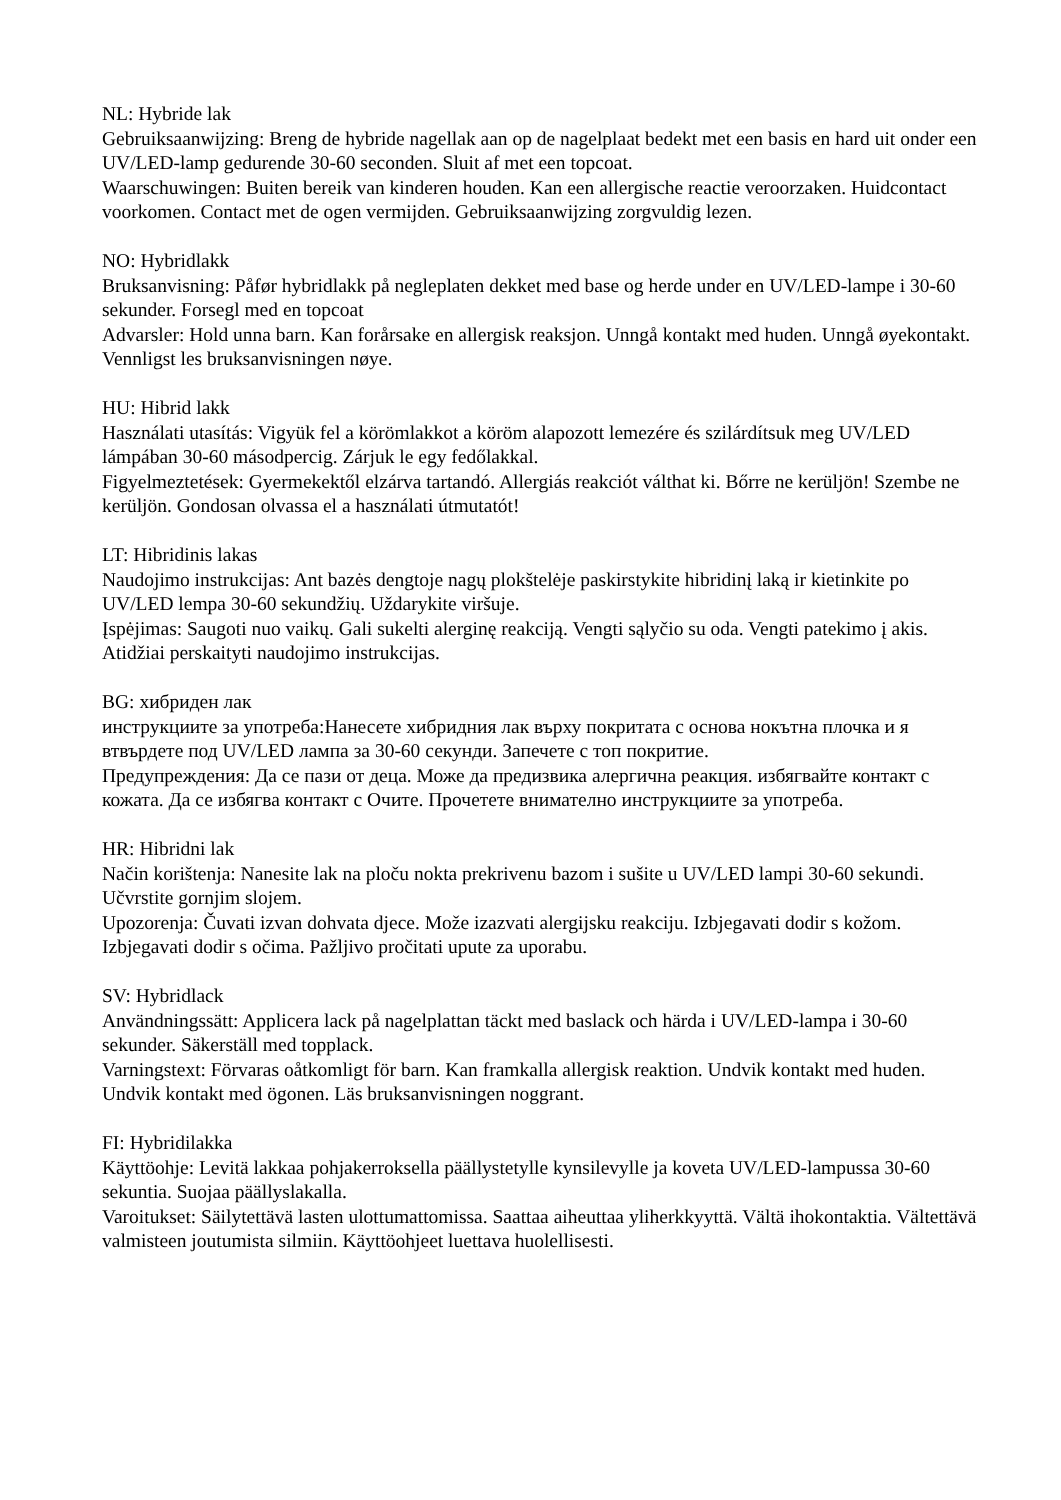NL: Hybride lak
Gebruiksaanwijzing: Breng de hybride nagellak aan op de nagelplaat bedekt met een basis en hard uit onder een UV/LED-lamp gedurende 30-60 seconden. Sluit af met een topcoat.
Waarschuwingen: Buiten bereik van kinderen houden. Kan een allergische reactie veroorzaken. Huidcontact voorkomen. Contact met de ogen vermijden. Gebruiksaanwijzing zorgvuldig lezen.
NO: Hybridlakk
Bruksanvisning: Påfør hybridlakk på negleplaten dekket med base og herde under en UV/LED-lampe i 30-60 sekunder. Forsegl med en topcoat
Advarsler: Hold unna barn. Kan forårsake en allergisk reaksjon. Unngå kontakt med huden. Unngå øyekontakt. Vennligst les bruksanvisningen nøye.
HU: Hibrid lakk
Használati utasítás: Vigyük fel a körömlakkot a köröm alapozott lemezére és szilárdítsuk meg UV/LED lámpában 30-60 másodpercig. Zárjuk le egy fedőlakkal.
Figyelmeztetések: Gyermekektől elzárva tartandó. Allergiás reakciót válthat ki. Bőrre ne kerüljön! Szembe ne kerüljön. Gondosan olvassa el a használati útmutatót!
LT: Hibridinis lakas
Naudojimo instrukcijas: Ant bazės dengtoje nagų plokštelėje paskirstykite hibridinį laką ir kietinkite po UV/LED lempa 30-60 sekundžių. Uždarykite viršuje.
Įspėjimas: Saugoti nuo vaikų. Gali sukelti alerginę reakciją. Vengti sąlyčio su oda. Vengti patekimo į akis. Atidžiai perskaityti naudojimo instrukcijas.
BG: хибриден лак
инструкциите за употреба:Нанесете хибридния лак върху покритата с основа нокътна плочка и я втвърдете под UV/LED лампа за 30-60 секунди. Запечете с топ покритие.
Предупреждения: Да се пази от деца. Може да предизвика алергична реакция. избягвайте контакт с кожата. Да се избягва контакт с Очите. Прочетете внимателно инструкциите за употреба.
HR: Hibridni lak
Način korištenja: Nanesite lak na ploču nokta prekrivenu bazom i sušite u UV/LED lampi 30-60 sekundi. Učvrstite gornjim slojem.
Upozorenja: Čuvati izvan dohvata djece. Može izazvati alergijsku reakciju. Izbjegavati dodir s kožom. Izbjegavati dodir s očima. Pažljivo pročitati upute za uporabu.
SV: Hybridlack
Användningssätt: Applicera lack på nagelplattan täckt med baslack och härda i UV/LED-lampa i 30-60 sekunder. Säkerställ med topplack.
Varningstext: Förvaras oåtkomligt för barn. Kan framkalla allergisk reaktion. Undvik kontakt med huden. Undvik kontakt med ögonen. Läs bruksanvisningen noggrant.
FI: Hybridilakka
Käyttöohje: Levitä lakkaa pohjakerroksella päällystetylle kynsilevylle ja koveta UV/LED-lampussa 30-60 sekuntia. Suojaa päällyslakalla.
Varoitukset: Säilytettävä lasten ulottumattomissa. Saattaa aiheuttaa yliherkkyyttä. Vältä ihokontaktia. Vältettävä valmisteen joutumista silmiin. Käyttöohjeet luettava huolellisesti.